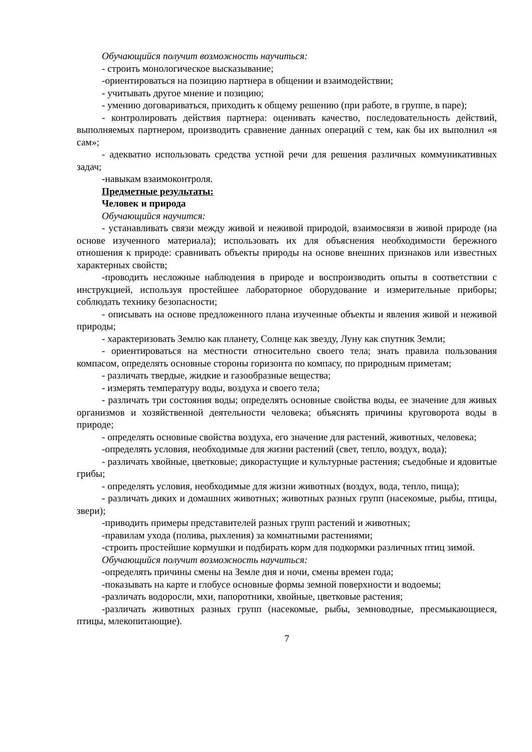Обучающийся получит возможность научиться:
- строить монологическое высказывание;
-ориентироваться на позицию партнера в общении и взаимодействии;
- учитывать другое мнение и позицию;
- умению договариваться, приходить к общему решению (при работе, в группе, в паре);
- контролировать действия партнера: оценивать качество, последовательность действий, выполняемых партнером, производить сравнение данных операций с тем, как бы их выполнил «я сам»;
- адекватно использовать средства устной речи для решения различных коммуникативных задач;
-навыкам взаимоконтроля.
Предметные результаты:
Человек и природа
Обучающийся научится:
- устанавливать связи между живой и неживой природой, взаимосвязи в живой природе (на основе изученного материала); использовать их для объяснения необходимости бережного отношения к природе: сравнивать объекты природы на основе внешних признаков или известных характерных свойств;
-проводить несложные наблюдения в природе и воспроизводить опыты в соответствии с инструкцией, используя простейшее лабораторное оборудование и измерительные приборы; соблюдать технику безопасности;
- описывать на основе предложенного плана изученные объекты и явления живой и неживой природы;
- характеризовать Землю как планету, Солнце как звезду, Луну как спутник Земли;
- ориентироваться на местности относительно своего тела; знать правила пользования компасом, определять основные стороны горизонта по компасу, по природным приметам;
- различать твердые, жидкие и газообразные вещества;
- измерять температуру воды, воздуха и своего тела;
- различать три состояния воды; определять основные свойства воды, ее значение для живых организмов и хозяйственной деятельности человека; объяснять причины круговорота воды в природе;
- определять основные свойства воздуха, его значение для растений, животных, человека;
-определять условия, необходимые для жизни растений (свет, тепло, воздух, вода);
- различать хвойные, цветковые; дикорастущие и культурные растения; съедобные и ядовитые грибы;
- определять условия, необходимые для жизни животных (воздух, вода, тепло, пища);
- различать диких и домашних животных; животных разных групп (насекомые, рыбы, птицы, звери);
-приводить примеры представителей разных групп растений и животных;
-правилам ухода (полива, рыхления) за комнатными растениями;
-строить простейшие кормушки и подбирать корм для подкормки различных птиц зимой.
Обучающийся получит возможность научиться:
-определять причины смены на Земле дня и ночи, смены времен года;
-показывать на карте и глобусе основные формы земной поверхности и водоемы;
-различать водоросли, мхи, папоротники, хвойные, цветковые растения;
-различать животных разных групп (насекомые, рыбы, земноводные, пресмыкающиеся, птицы, млекопитающие).
7